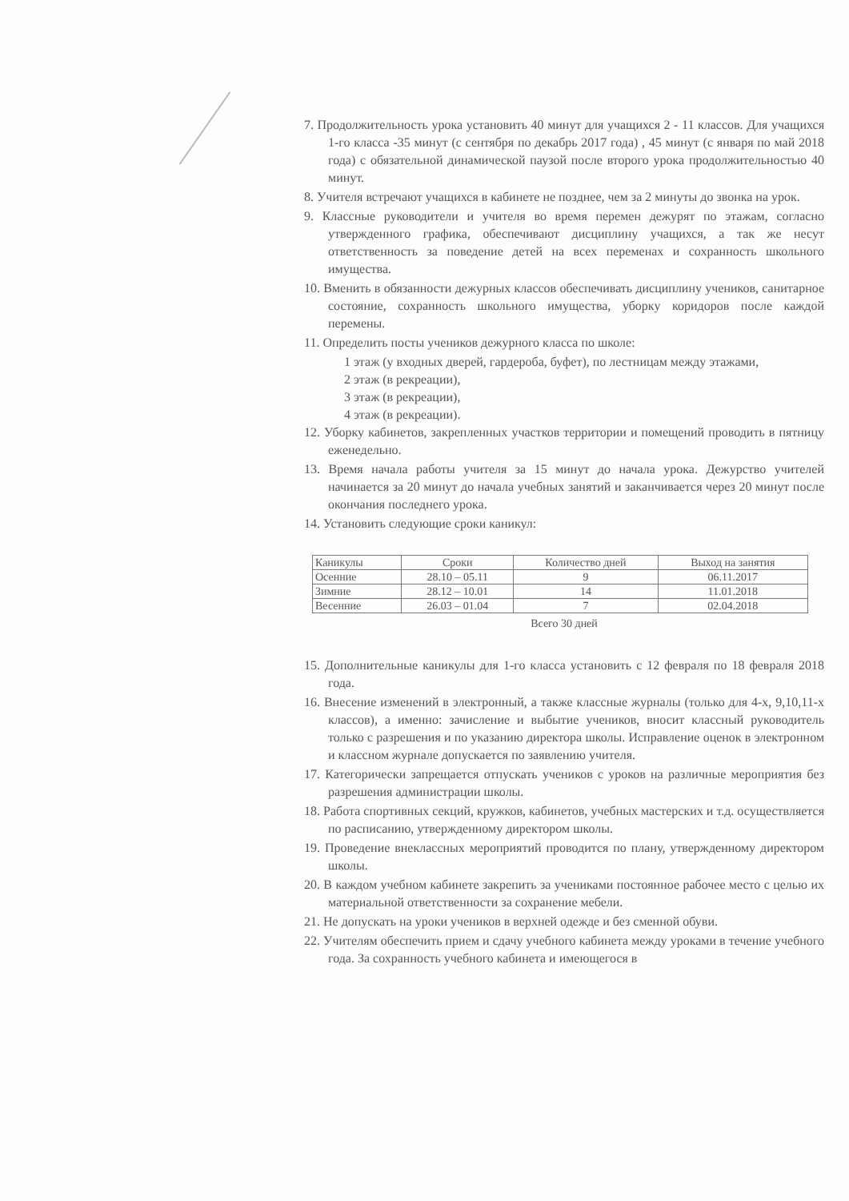7. Продолжительность урока установить 40 минут для учащихся 2 - 11 классов. Для учащихся 1-го класса -35 минут (с сентября по декабрь 2017 года) , 45 минут (с января по май 2018 года) с обязательной динамической паузой после второго урока продолжительностью 40 минут.
8. Учителя встречают учащихся в кабинете не позднее, чем за 2 минуты до звонка на урок.
9. Классные руководители и учителя во время перемен дежурят по этажам, согласно утвержденного графика, обеспечивают дисциплину учащихся, а так же несут ответственность за поведение детей на всех переменах и сохранность школьного имущества.
10. Вменить в обязанности дежурных классов обеспечивать дисциплину учеников, санитарное состояние, сохранность школьного имущества, уборку коридоров после каждой перемены.
11. Определить посты учеников дежурного класса по школе:
1 этаж (у входных дверей, гардероба, буфет), по лестницам между этажами,
2 этаж (в рекреации),
3 этаж (в рекреации),
4 этаж (в рекреации).
12. Уборку кабинетов, закрепленных участков территории и помещений проводить в пятницу еженедельно.
13. Время начала работы учителя за 15 минут до начала урока. Дежурство учителей начинается за 20 минут до начала учебных занятий и заканчивается через 20 минут после окончания последнего урока.
14. Установить следующие сроки каникул:
| Каникулы | Сроки | Количество дней | Выход на занятия |
| Осенние | 28.10 – 05.11 | 9 | 06.11.2017 |
| Зимние | 28.12 – 10.01 | 14 | 11.01.2018 |
| Весенние | 26.03 – 01.04 | 7 | 02.04.2018 |
Всего 30 дней
15. Дополнительные каникулы для 1-го класса установить с 12 февраля по 18 февраля 2018 года.
16. Внесение изменений в электронный, а также классные журналы (только для 4-х, 9,10,11-х классов), а именно: зачисление и выбытие учеников, вносит классный руководитель только с разрешения и по указанию директора школы. Исправление оценок в электронном и классном журнале допускается по заявлению учителя.
17. Категорически запрещается отпускать учеников с уроков на различные мероприятия без разрешения администрации школы.
18. Работа спортивных секций, кружков, кабинетов, учебных мастерских и т.д. осуществляется по расписанию, утвержденному директором школы.
19. Проведение внеклассных мероприятий проводится по плану, утвержденному директором школы.
20. В каждом учебном кабинете закрепить за учениками постоянное рабочее место с целью их материальной ответственности за сохранение мебели.
21. Не допускать на уроки учеников в верхней одежде и без сменной обуви.
22. Учителям обеспечить прием и сдачу учебного кабинета между уроками в течение учебного года. За сохранность учебного кабинета и имеющегося в